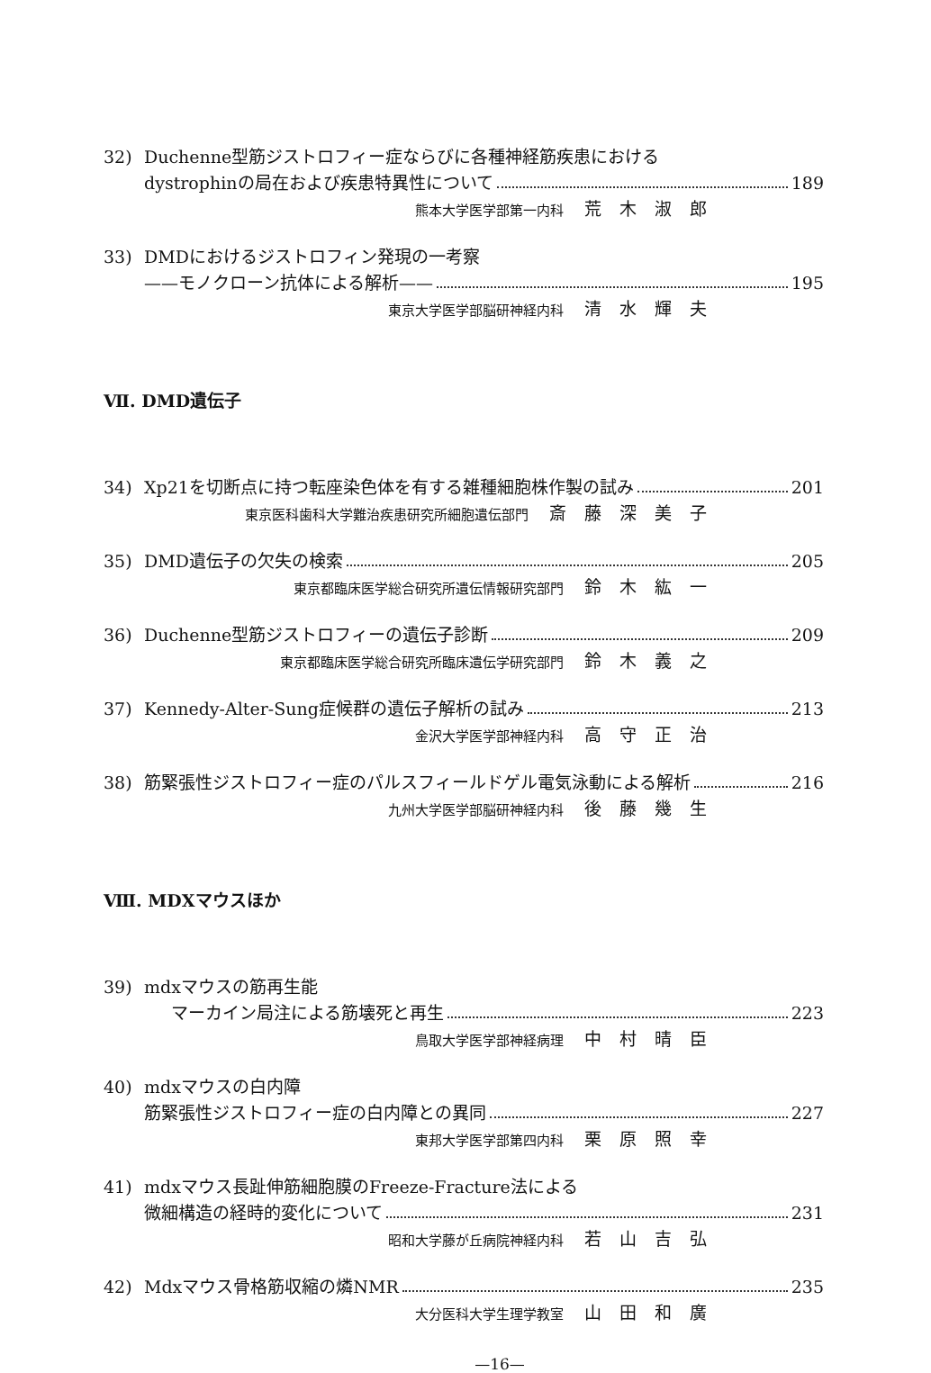32) Duchenne型筋ジストロフィー症ならびに各種神経筋疾患における
dystrophinの局在および疾患特異性について 189
熊本大学医学部第一内科 荒木淑郎
33) DMDにおけるジストロフィン発現の一考察
——モノクローン抗体による解析—— 195
東京大学医学部脳研神経内科 清水輝夫
Ⅶ. DMD遺伝子
34) Xp21を切断点に持つ転座染色体を有する雑種細胞株作製の試み 201
東京医科歯科大学難治疾患研究所細胞遺伝部門 斎藤深美子
35) DMD遺伝子の欠失の検索 205
東京都臨床医学総合研究所遺伝情報研究部門 鈴木紘一
36) Duchenne型筋ジストロフィーの遺伝子診断 209
東京都臨床医学総合研究所臨床遺伝学研究部門 鈴木義之
37) Kennedy-Alter-Sung症候群の遺伝子解析の試み 213
金沢大学医学部神経内科 高守正治
38) 筋緊張性ジストロフィー症のパルスフィールドゲル電気泳動による解析 216
九州大学医学部脳研神経内科 後藤幾生
Ⅷ. MDXマウスほか
39) mdxマウスの筋再生能
マーカイン局注による筋壊死と再生 223
鳥取大学医学部神経病理 中村晴臣
40) mdxマウスの白内障
筋緊張性ジストロフィー症の白内障との異同 227
東邦大学医学部第四内科 栗原照幸
41) mdxマウス長趾伸筋細胞膜のFreeze-Fracture法による
微細構造の経時的変化について 231
昭和大学藤が丘病院神経内科 若山吉弘
42) Mdxマウス骨格筋収縮の燐NMR 235
大分医科大学生理学教室 山田和廣
—16—